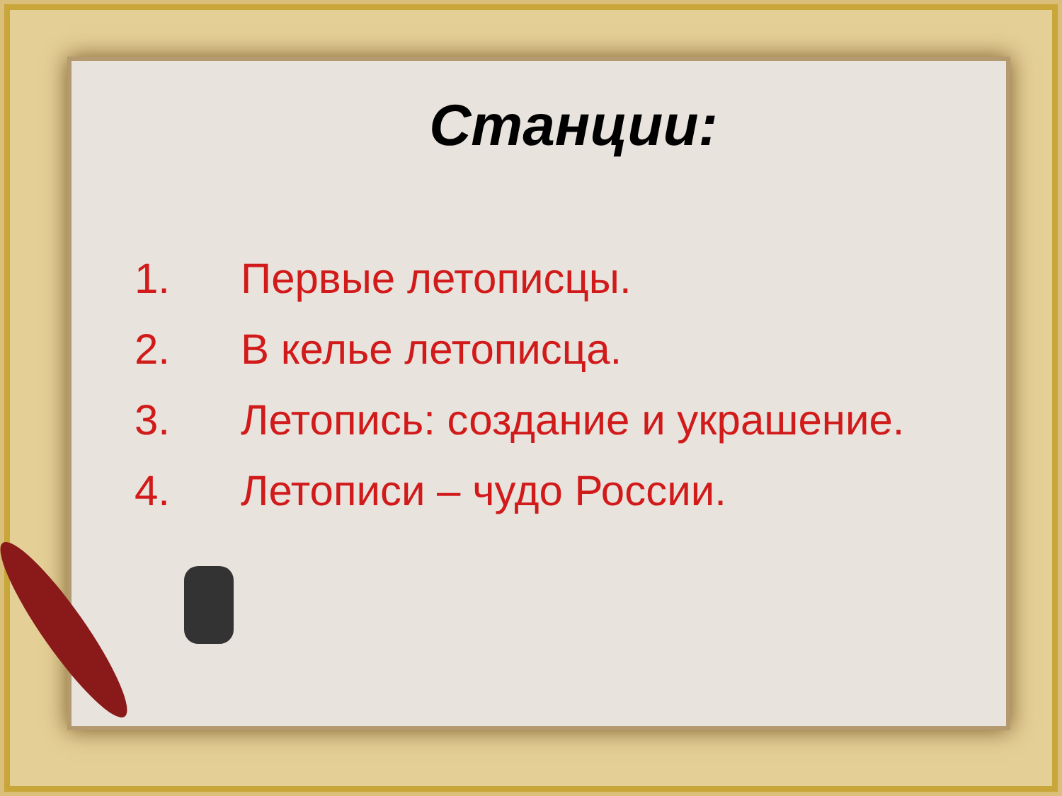Станции:
1. Первые летописцы.
2. В келье летописца.
3. Летопись: создание и украшение.
4. Летописи – чудо России.